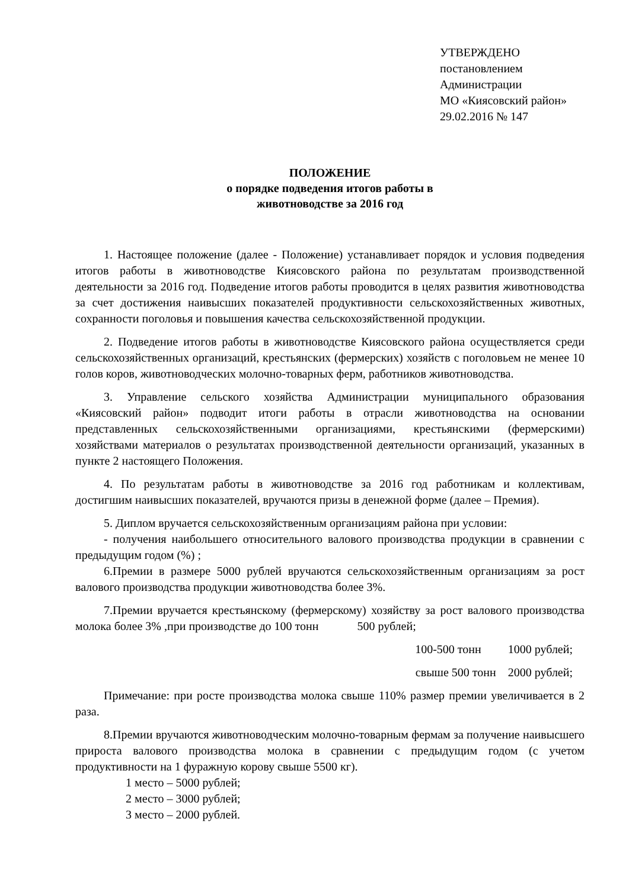УТВЕРЖДЕНО
постановлением
Администрации
МО «Киясовский район»
29.02.2016 № 147
ПОЛОЖЕНИЕ
о порядке подведения итогов работы в
животноводстве за 2016 год
1. Настоящее положение (далее - Положение) устанавливает порядок и условия подведения итогов работы в животноводстве Киясовского района по результатам производственной деятельности за 2016 год. Подведение итогов работы проводится в целях развития животноводства за счет достижения наивысших показателей продуктивности сельскохозяйственных животных, сохранности поголовья и повышения качества сельскохозяйственной продукции.
2. Подведение итогов работы в животноводстве Киясовского района осуществляется среди сельскохозяйственных организаций, крестьянских (фермерских) хозяйств с поголовьем не менее 10 голов коров, животноводческих молочно-товарных ферм, работников животноводства.
3. Управление сельского хозяйства Администрации муниципального образования «Киясовский район» подводит итоги работы в отрасли животноводства на основании представленных сельскохозяйственными организациями, крестьянскими (фермерскими) хозяйствами материалов о результатах производственной деятельности организаций, указанных в пункте 2 настоящего Положения.
4. По результатам работы в животноводстве за 2016 год работникам и коллективам, достигшим наивысших показателей, вручаются призы в денежной форме (далее – Премия).
5. Диплом вручается сельскохозяйственным организациям района при условии:
- получения наибольшего относительного валового производства продукции в сравнении с предыдущим годом (%) ;
6.Премии в размере 5000 рублей вручаются сельскохозяйственным организациям за рост валового производства продукции животноводства более 3%.
7.Премии вручается крестьянскому (фермерскому) хозяйству за рост валового производства молока более 3% ,при производстве до 100 тонн 500 рублей;
100-500 тонн 1000 рублей;
свыше 500 тонн 2000 рублей;
Примечание: при росте производства молока свыше 110% размер премии увеличивается в 2 раза.
8.Премии вручаются животноводческим молочно-товарным фермам за получение наивысшего прироста валового производства молока в сравнении с предыдущим годом (с учетом продуктивности на 1 фуражную корову свыше 5500 кг).
1 место – 5000 рублей;
2 место – 3000 рублей;
3 место – 2000 рублей.